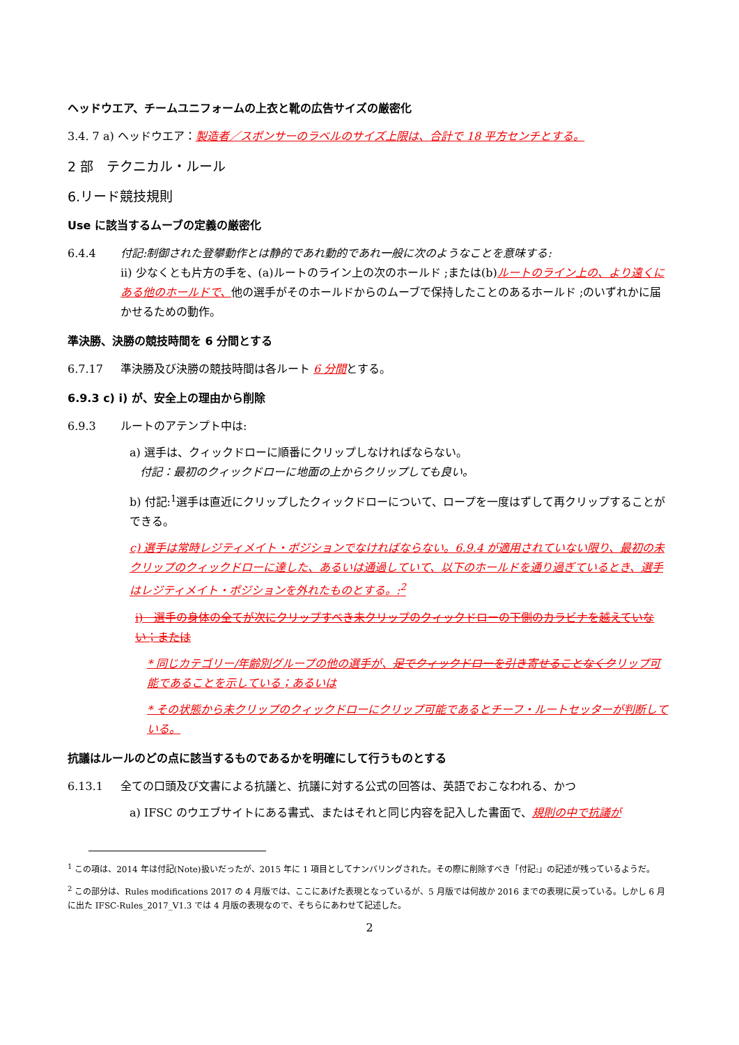ヘッドウエア、チームユニフォームの上衣と靴の広告サイズの厳密化
3.4. 7 a) ヘッドウエア：製造者／スポンサーのラベルのサイズ上限は、合計で 18 平方センチとする。
2 部　テクニカル・ルール
6.リード競技規則
Use に該当するムーブの定義の厳密化
6.4.4 付記:制御された登攀動作とは静的であれ動的であれ一般に次のようなことを意味する:
ii) 少なくとも片方の手を、(a)ルートのライン上の次のホールド ;または(b)ルートのライン上の、より遠くにある他のホールドで、他の選手がそのホールドからのムーブで保持したことのあるホールド ;のいずれかに届かせるための動作。
準決勝、決勝の競技時間を 6 分間とする
6.7.17 準決勝及び決勝の競技時間は各ルート 6 分間とする。
6.9.3 c) i) が、安全上の理由から削除
6.9.3 ルートのアテンプト中は:
a) 選手は、クィックドローに順番にクリップしなければならない。
付記：最初のクィックドローに地面の上からクリップしても良い。
b) 付記:<sup>1</sup>選手は直近にクリップしたクィックドローについて、ロープを一度はずして再クリップすることができる。
c) 選手は常時レジティメイト・ポジションでなければならない。6.9.4 が適用されていない限り、最初の未クリップのクィックドローに達した、あるいは通過していて、以下のホールドを通り過ぎているとき、選手はレジティメイト・ポジションを外れたものとする。:<sup>2</sup>
i)　選手の身体の全てが次にクリップすべき未クリップのクィックドローの下側のカラビナを越えていない；または
* 同じカテゴリー/年齢別グループの他の選手が、足でクィックドローを引き寄せることなくクリップ可能であることを示している；あるいは
* その状態から未クリップのクィックドローにクリップ可能であるとチーフ・ルートセッターが判断している。
抗議はルールのどの点に該当するものであるかを明確にして行うものとする
6.13.1 全ての口頭及び文書による抗議と、抗議に対する公式の回答は、英語でおこなわれる、かつ
a) IFSC のウエブサイトにある書式、またはそれと同じ内容を記入した書面で、規則の中で抗議が
<sup>1</sup> この項は、2014 年は付記(Note)扱いだったが、2015 年に 1 項目としてナンバリングされた。その際に削除すべき「付記:」の記述が残っているようだ。
<sup>2</sup> この部分は、Rules modifications 2017 の 4 月版では、ここにあげた表現となっているが、5 月版では何故か 2016 までの表現に戻っている。しかし 6 月に出た IFSC-Rules_2017_V1.3 では 4 月版の表現なので、そちらにあわせて記述した。
2